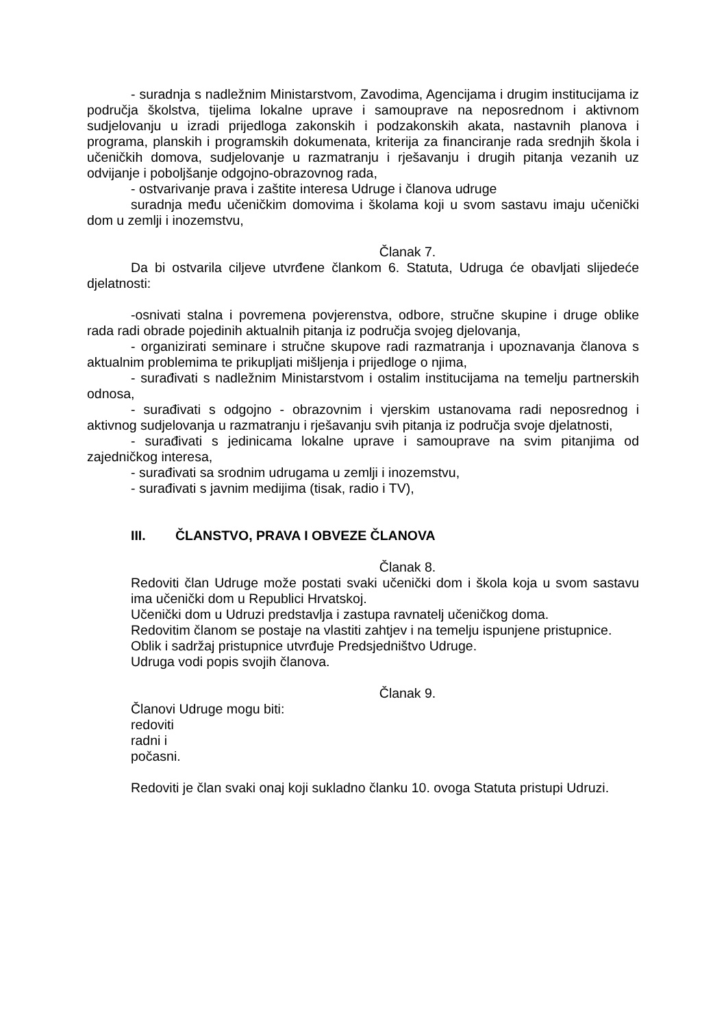- suradnja s nadležnim Ministarstvom, Zavodima, Agencijama i drugim institucijama iz područja školstva, tijelima lokalne uprave i samouprave na neposrednom i aktivnom sudjelovanju u izradi prijedloga zakonskih i podzakonskih akata, nastavnih planova i programa, planskih i programskih dokumenata, kriterija za financiranje rada srednjih škola i učeničkih domova, sudjelovanje u razmatranju i rješavanju i drugih pitanja vezanih uz odvijanje i poboljšanje odgojno-obrazovnog rada,
- ostvarivanje prava i zaštite interesa Udruge i članova udruge
suradnja među učeničkim domovima i školama koji u svom sastavu imaju učenički dom u zemlji i inozemstvu,
Članak 7.
Da bi ostvarila ciljeve utvrđene člankom 6. Statuta, Udruga će obavljati slijedeće djelatnosti:
-osnivati stalna i povremena povjerenstva, odbore, stručne skupine i druge oblike rada radi obrade pojedinih aktualnih pitanja iz područja svojeg djelovanja,
- organizirati seminare i stručne skupove radi razmatranja i upoznavanja članova s aktualnim problemima te prikupljati mišljenja i prijedloge o njima,
- surađivati s nadležnim Ministarstvom i ostalim institucijama na temelju partnerskih odnosa,
- surađivati s odgojno - obrazovnim i vjerskim ustanovama radi neposrednog i aktivnog sudjelovanja u razmatranju i rješavanju svih pitanja iz područja svoje djelatnosti,
- surađivati s jedinicama lokalne uprave i samouprave na svim pitanjima od zajedničkog interesa,
- surađivati sa srodnim udrugama u zemlji i inozemstvu,
- surađivati s javnim medijima (tisak, radio i TV),
III. ČLANSTVO, PRAVA I OBVEZE ČLANOVA
Članak 8.
Redoviti član Udruge može postati svaki učenički dom i škola koja u svom sastavu ima učenički dom u Republici Hrvatskoj.
Učenički dom u Udruzi predstavlja i zastupa ravnatelj učeničkog doma.
Redovitim članom se postaje na vlastiti zahtjev i na temelju ispunjene pristupnice.
Oblik i sadržaj pristupnice utvrđuje Predsjedništvo Udruge.
Udruga vodi popis svojih članova.
Članak 9.
Članovi Udruge mogu biti:
redoviti
radni i
počasni.
Redoviti je član svaki onaj koji sukladno članku 10. ovoga Statuta pristupi Udruzi.